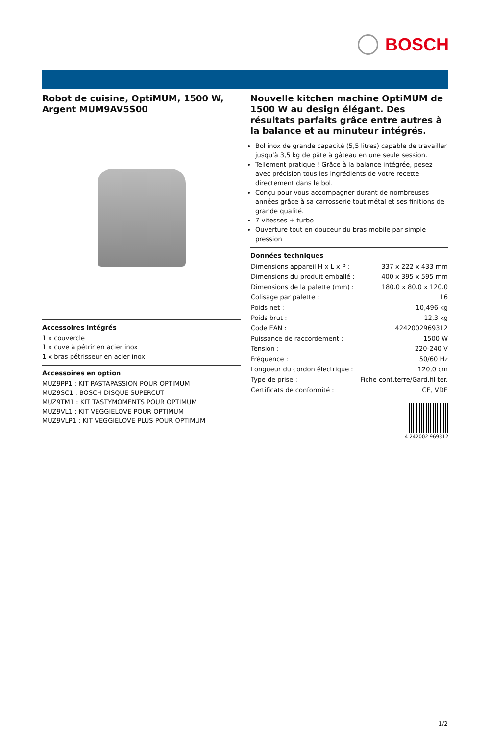BOSCH
Robot de cuisine, OptiMUM, 1500 W, Argent MUM9AV5S00
Accessoires intégrés
1 x couvercle
1 x cuve à pétrir en acier inox
1 x bras pétrisseur en acier inox
Accessoires en option
MUZ9PP1 : KIT PASTAPASSION POUR OPTIMUM
MUZ9SC1 : BOSCH DISQUE SUPERCUT
MUZ9TM1 : KIT TASTYMOMENTS POUR OPTIMUM
MUZ9VL1 : KIT VEGGIELOVE POUR OPTIMUM
MUZ9VLP1 : KIT VEGGIELOVE PLUS POUR OPTIMUM
Nouvelle kitchen machine OptiMUM de 1500 W au design élégant. Des résultats parfaits grâce entre autres à la balance et au minuteur intégrés.
Bol inox de grande capacité (5,5 litres) capable de travailler jusqu'à 3,5 kg de pâte à gâteau en une seule session.
Tellement pratique ! Grâce à la balance intégrée, pesez avec précision tous les ingrédients de votre recette directement dans le bol.
Conçu pour vous accompagner durant de nombreuses années grâce à sa carrosserie tout métal et ses finitions de grande qualité.
7 vitesses + turbo
Ouverture tout en douceur du bras mobile par simple pression
Données techniques
| Dimensions appareil H x L x P : | 337 x 222 x 433 mm |
| Dimensions du produit emballé : | 400 x 395 x 595 mm |
| Dimensions de la palette (mm) : | 180.0 x 80.0 x 120.0 |
| Colisage par palette : | 16 |
| Poids net : | 10,496 kg |
| Poids brut : | 12,3 kg |
| Code EAN : | 4242002969312 |
| Puissance de raccordement : | 1500 W |
| Tension : | 220-240 V |
| Fréquence : | 50/60 Hz |
| Longueur du cordon électrique : | 120,0 cm |
| Type de prise : | Fiche cont.terre/Gard.fil ter. |
| Certificats de conformité : | CE, VDE |
4 242002 969312
1/2